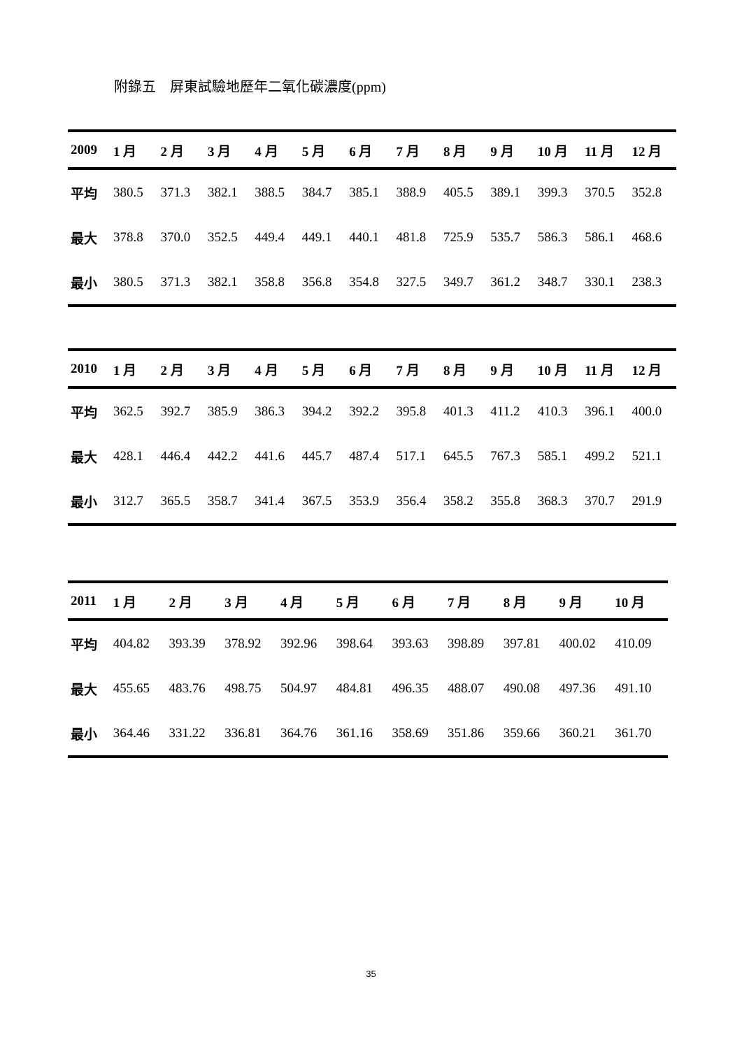附錄五　屏東試驗地歷年二氧化碳濃度(ppm)
| 2009 | 1 月 | 2 月 | 3 月 | 4 月 | 5 月 | 6 月 | 7 月 | 8 月 | 9 月 | 10 月 | 11 月 | 12 月 |
| --- | --- | --- | --- | --- | --- | --- | --- | --- | --- | --- | --- | --- |
| 平均 | 380.5 | 371.3 | 382.1 | 388.5 | 384.7 | 385.1 | 388.9 | 405.5 | 389.1 | 399.3 | 370.5 | 352.8 |
| 最大 | 378.8 | 370.0 | 352.5 | 449.4 | 449.1 | 440.1 | 481.8 | 725.9 | 535.7 | 586.3 | 586.1 | 468.6 |
| 最小 | 380.5 | 371.3 | 382.1 | 358.8 | 356.8 | 354.8 | 327.5 | 349.7 | 361.2 | 348.7 | 330.1 | 238.3 |
| 2010 | 1 月 | 2 月 | 3 月 | 4 月 | 5 月 | 6 月 | 7 月 | 8 月 | 9 月 | 10 月 | 11 月 | 12 月 |
| --- | --- | --- | --- | --- | --- | --- | --- | --- | --- | --- | --- | --- |
| 平均 | 362.5 | 392.7 | 385.9 | 386.3 | 394.2 | 392.2 | 395.8 | 401.3 | 411.2 | 410.3 | 396.1 | 400.0 |
| 最大 | 428.1 | 446.4 | 442.2 | 441.6 | 445.7 | 487.4 | 517.1 | 645.5 | 767.3 | 585.1 | 499.2 | 521.1 |
| 最小 | 312.7 | 365.5 | 358.7 | 341.4 | 367.5 | 353.9 | 356.4 | 358.2 | 355.8 | 368.3 | 370.7 | 291.9 |
| 2011 | 1 月 | 2 月 | 3 月 | 4 月 | 5 月 | 6 月 | 7 月 | 8 月 | 9 月 | 10 月 |
| --- | --- | --- | --- | --- | --- | --- | --- | --- | --- | --- |
| 平均 | 404.82 | 393.39 | 378.92 | 392.96 | 398.64 | 393.63 | 398.89 | 397.81 | 400.02 | 410.09 |
| 最大 | 455.65 | 483.76 | 498.75 | 504.97 | 484.81 | 496.35 | 488.07 | 490.08 | 497.36 | 491.10 |
| 最小 | 364.46 | 331.22 | 336.81 | 364.76 | 361.16 | 358.69 | 351.86 | 359.66 | 360.21 | 361.70 |
35